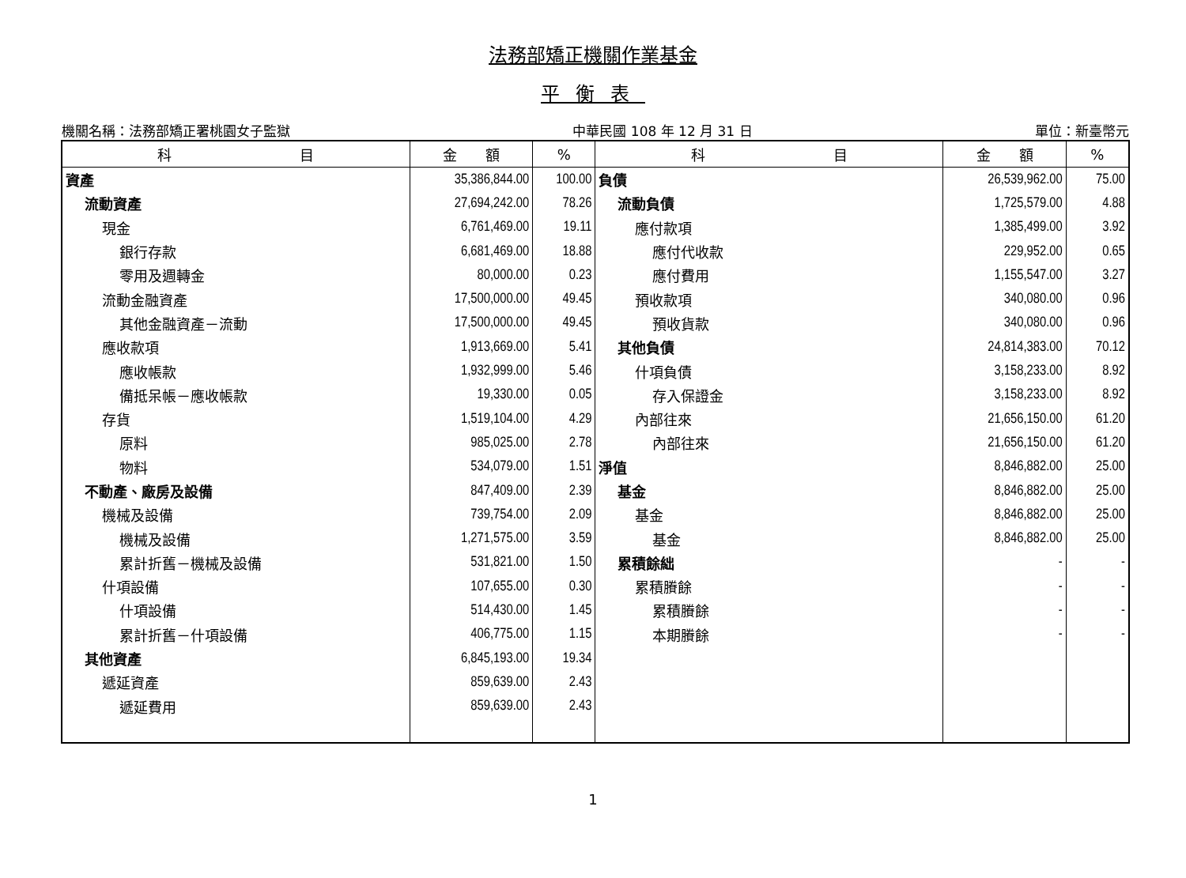法務部矯正機關作業基金
平衡表
機關名稱：法務部矯正署桃園女子監獄 中華民國 108 年 12 月 31 日 單位：新臺幣元
| 科 目 | 金 額 | % | 科 目 | 金 額 | % |
| --- | --- | --- | --- | --- | --- |
| 資產 | 35,386,844.00 | 100.00 | 負債 | 26,539,962.00 | 75.00 |
| 流動資產 | 27,694,242.00 | 78.26 | 流動負債 | 1,725,579.00 | 4.88 |
| 現金 | 6,761,469.00 | 19.11 | 應付款項 | 1,385,499.00 | 3.92 |
| 銀行存款 | 6,681,469.00 | 18.88 | 應付代收款 | 229,952.00 | 0.65 |
| 零用及週轉金 | 80,000.00 | 0.23 | 應付費用 | 1,155,547.00 | 3.27 |
| 流動金融資產 | 17,500,000.00 | 49.45 | 預收款項 | 340,080.00 | 0.96 |
| 其他金融資產－流動 | 17,500,000.00 | 49.45 | 預收貨款 | 340,080.00 | 0.96 |
| 應收款項 | 1,913,669.00 | 5.41 | 其他負債 | 24,814,383.00 | 70.12 |
| 應收帳款 | 1,932,999.00 | 5.46 | 什項負債 | 3,158,233.00 | 8.92 |
| 備抵呆帳－應收帳款 | 19,330.00 | 0.05 | 存入保證金 | 3,158,233.00 | 8.92 |
| 存貨 | 1,519,104.00 | 4.29 | 內部往來 | 21,656,150.00 | 61.20 |
| 原料 | 985,025.00 | 2.78 | 內部往來 | 21,656,150.00 | 61.20 |
| 物料 | 534,079.00 | 1.51 | 淨值 | 8,846,882.00 | 25.00 |
| 不動產、廠房及設備 | 847,409.00 | 2.39 | 基金 | 8,846,882.00 | 25.00 |
| 機械及設備 | 739,754.00 | 2.09 | 基金 | 8,846,882.00 | 25.00 |
| 機械及設備 | 1,271,575.00 | 3.59 | 基金 | 8,846,882.00 | 25.00 |
| 累計折舊－機械及設備 | 531,821.00 | 1.50 | 累積餘絀 | - | - |
| 什項設備 | 107,655.00 | 0.30 | 累積賸餘 | - | - |
| 什項設備 | 514,430.00 | 1.45 | 累積賸餘 | - | - |
| 累計折舊－什項設備 | 406,775.00 | 1.15 | 本期賸餘 | - | - |
| 其他資產 | 6,845,193.00 | 19.34 | | | |
| 遞延資產 | 859,639.00 | 2.43 | | | |
| 遞延費用 | 859,639.00 | 2.43 | | | |
1